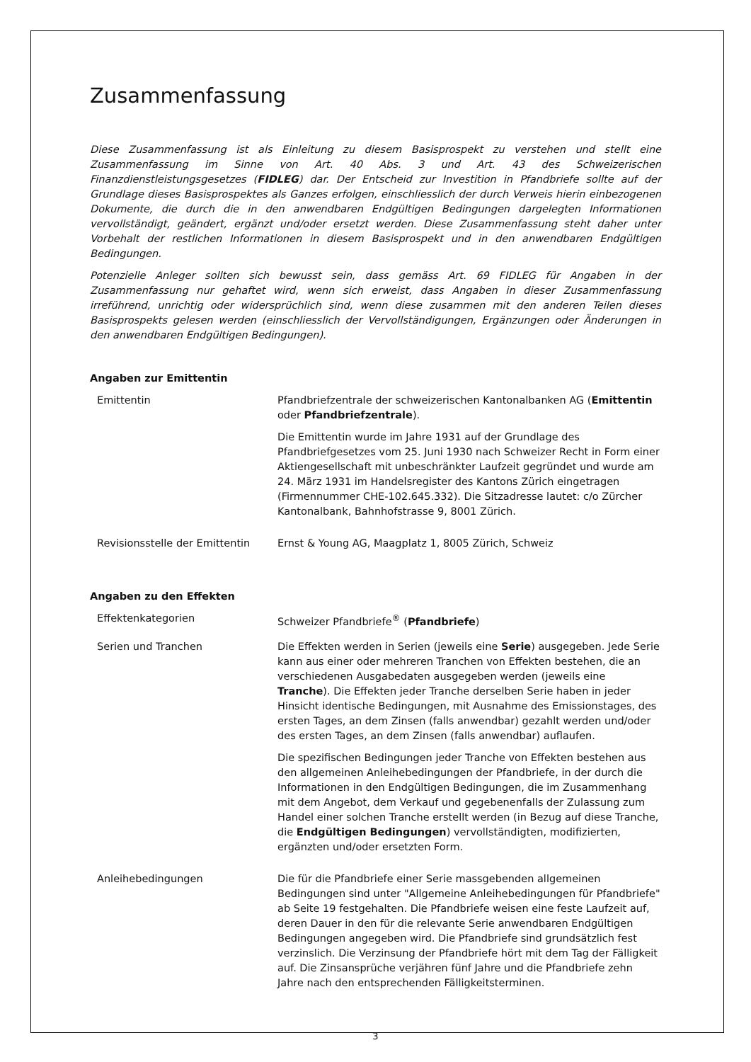Zusammenfassung
Diese Zusammenfassung ist als Einleitung zu diesem Basisprospekt zu verstehen und stellt eine Zusammenfassung im Sinne von Art. 40 Abs. 3 und Art. 43 des Schweizerischen Finanzdienstleistungsgesetzes (FIDLEG) dar. Der Entscheid zur Investition in Pfandbriefe sollte auf der Grundlage dieses Basisprospektes als Ganzes erfolgen, einschliesslich der durch Verweis hierin einbezogenen Dokumente, die durch die in den anwendbaren Endgültigen Bedingungen dargelegten Informationen vervollständigt, geändert, ergänzt und/oder ersetzt werden. Diese Zusammenfassung steht daher unter Vorbehalt der restlichen Informationen in diesem Basisprospekt und in den anwendbaren Endgültigen Bedingungen.
Potenzielle Anleger sollten sich bewusst sein, dass gemäss Art. 69 FIDLEG für Angaben in der Zusammenfassung nur gehaftet wird, wenn sich erweist, dass Angaben in dieser Zusammenfassung irreführend, unrichtig oder widersprüchlich sind, wenn diese zusammen mit den anderen Teilen dieses Basisprospekts gelesen werden (einschliesslich der Vervollständigungen, Ergänzungen oder Änderungen in den anwendbaren Endgültigen Bedingungen).
Angaben zur Emittentin
| Emittentin | Pfandbriefzentrale der schweizerischen Kantonalbanken AG ( Emittentin oder Pfandbriefzentrale ). Die Emittentin wurde im Jahre 1931 auf der Grundlage des Pfandbriefgesetzes vom 25. Juni 1930 nach Schweizer Recht in Form einer Aktiengesellschaft mit unbeschränkter Laufzeit gegründet und wurde am 24. März 1931 im Handelsregister des Kantons Zürich eingetragen (Firmennummer CHE-102.645.332). Die Sitzadresse lautet: c/o Zürcher Kantonalbank, Bahnhofstrasse 9, 8001 Zürich. |
| Revisionsstelle der Emittentin | Ernst & Young AG, Maagplatz 1, 8005 Zürich, Schweiz |
Angaben zu den Effekten
| Effektenkategorien | Schweizer Pfandbriefe<sup>®</sup> ( Pfandbriefe ) |
| Serien und Tranchen | Die Effekten werden in Serien (jeweils eine Serie ) ausgegeben. Jede Serie kann aus einer oder mehreren Tranchen von Effekten bestehen, die an verschiedenen Ausgabedaten ausgegeben werden (jeweils eine Tranche ). Die Effekten jeder Tranche derselben Serie haben in jeder Hinsicht identische Bedingungen, mit Ausnahme des Emissionstages, des ersten Tages, an dem Zinsen (falls anwendbar) gezahlt werden und/oder des ersten Tages, an dem Zinsen (falls anwendbar) auflaufen. Die spezifischen Bedingungen jeder Tranche von Effekten bestehen aus den allgemeinen Anleihebedingungen der Pfandbriefe, in der durch die Informationen in den Endgültigen Bedingungen, die im Zusammenhang mit dem Angebot, dem Verkauf und gegebenenfalls der Zulassung zum Handel einer solchen Tranche erstellt werden (in Bezug auf diese Tranche, die Endgültigen Bedingungen ) vervollständigten, modifizierten, ergänzten und/oder ersetzten Form. |
| Anleihebedingungen | Die für die Pfandbriefe einer Serie massgebenden allgemeinen Bedingungen sind unter "Allgemeine Anleihebedingungen für Pfandbriefe" ab Seite 19 festgehalten. Die Pfandbriefe weisen eine feste Laufzeit auf, deren Dauer in den für die relevante Serie anwendbaren Endgültigen Bedingungen angegeben wird. Die Pfandbriefe sind grundsätzlich fest verzinslich. Die Verzinsung der Pfandbriefe hört mit dem Tag der Fälligkeit auf. Die Zinsansprüche verjähren fünf Jahre und die Pfandbriefe zehn Jahre nach den entsprechenden Fälligkeitsterminen. |
3